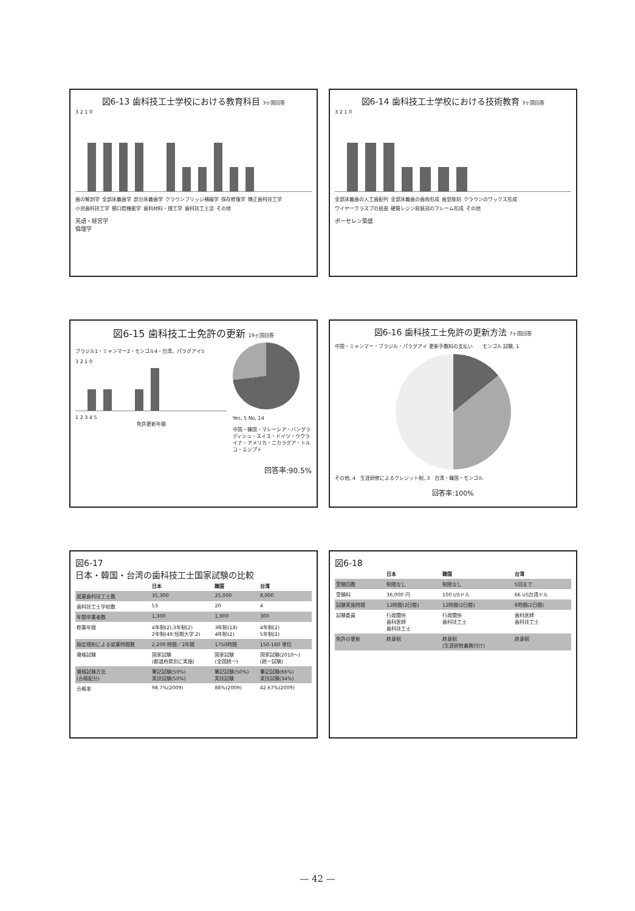図6-13 歯科技工士学校における教育科目 3ヶ国回答
3 2 1 0
歯の解剖学 全部床義歯学 部分床義歯学 クラウンブリッジ補綴学 保存修復学 矯正歯科技工学 小児歯科技工学 顎口腔機能学 歯科材料・理工学 歯科技工士法 その他
英語・経営学
倫理学
図6-14 歯科技工士学校における技術教育 3ヶ国回答
3 2 1 0
全部床義歯の人工歯配列 全部床義歯の歯肉形成 歯型彫刻 クラウンのワックス形成 ワイヤークラスプの屈曲 硬質レジン前装冠のフレーム形成 その他
ポーセレン築盛
図6-15 歯科技工士免許の更新 19ヶ国回答
ブラジル1・ミャンマー2・モンゴル4・台湾、パラグアイ5
3 2 1 0
1 2 3 4 5
免許更新年間
Yes, 5 No, 14
中国・韓国・マレーシア・バングラディシュ・スイス・ドイツ・ウクライナ・アメリカ・ニカラグア・トルコ・エジプト
回答率:90.5%
図6-16 歯科技工士免許の更新方法 7ヶ国回答
中国・ミャンマー・ブラジル・パラグアイ 更新手数料の支払い　　モンゴル 試験, 1
その他, 4　生涯研修によるクレジット制, 3　台湾・韓国・モンゴル
回答率:100%
図6-17
日本・韓国・台湾の歯科技工士国家試験の比較
| | 日本 | 韓国 | 台湾 |
| --- | --- | --- | --- |
| 就業歯科技工士数 | 35,300 | 25,000 | 8,000 |
| 歯科技工士学校数 | 53 | 20 | 4 |
| 年間卒業者数 | 1,300 | 1,900 | 300 |
| 修業年限 | 4年制(2),3年制(2) 2年制(49:短期大学.2) | 3年制(18) 4年制(2) | 4年制(2) 5年制(2) |
| 指定規則による就業時間数 | 2,200 時間／2年間 | 1750時間 | 150-160 単位 |
| 資格試験 | 国家試験 (都道府県別に実施) | 国家試験 (全国統一) | 国家試験(2010〜) (統一試験) |
| 資格試験方法 (合格配分) | 筆記試験(50%) 実技試験(50%) | 筆記試験(50%) 実技試験 | 筆記試験(66%) 実技試験(34%) |
| 合格率 | 98.7%(2009) | 88%(2009) | 42.67%(2009) |
図6-18
| | 日本 | 韓国 | 台湾 |
| --- | --- | --- | --- |
| 受験回数 | 制限なし | 制限なし | 5回まで |
| 受験料 | 36,000 円 | 100 USドル | 66 US台湾ドル |
| 試験実施時間 | 12時間(2日間) | 12時間(2日間) | 8時間(2日間) |
| 試験委員 | 行政関係 歯科医師 歯科技工士 | 行政関係 歯科技工士 | 歯科医師 歯科技工士 |
| 免許の更新 | 終身制 | 終身制 (生涯研修義務付け) | 終身制 |
— 42 —